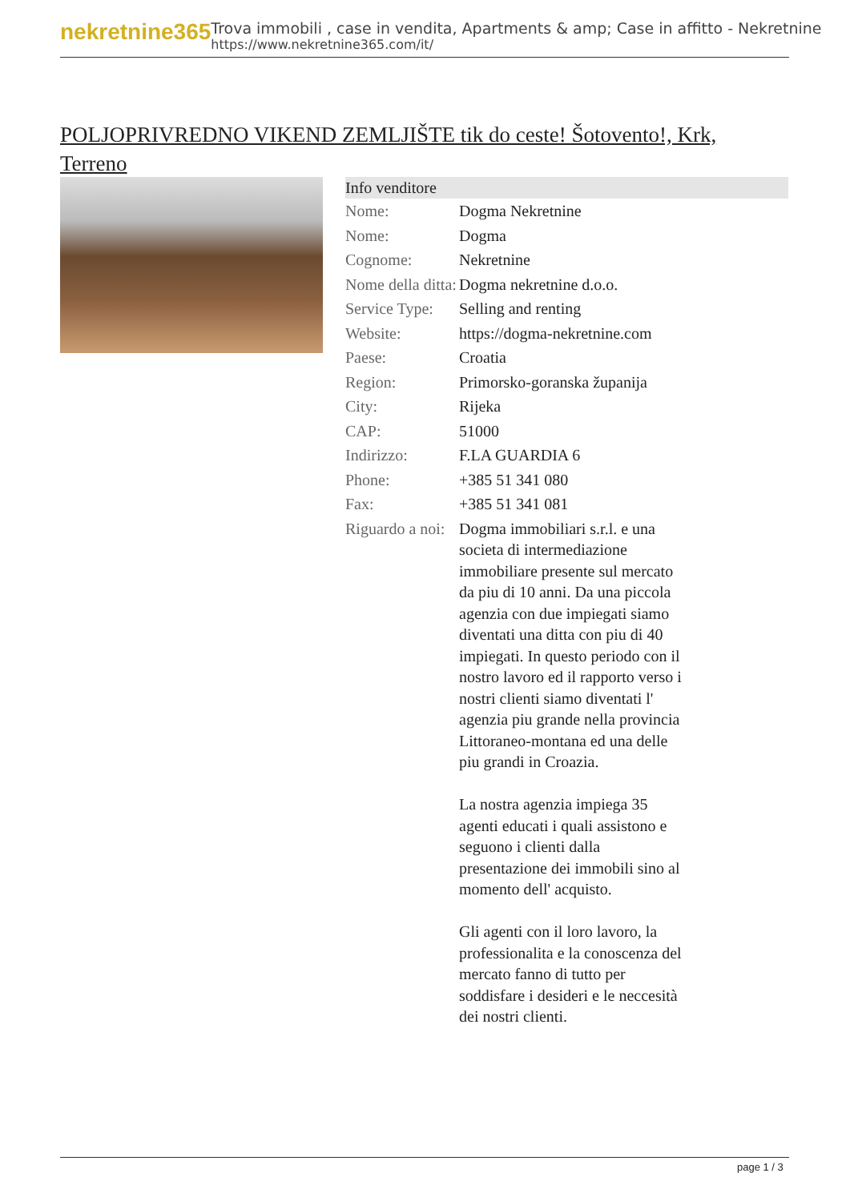nekretnine365
Trova immobili , case in vendita, Apartments & amp; Case in affitto - Nekretnine
https://www.nekretnine365.com/it/
POLJOPRIVREDNO VIKEND ZEMLJIŠTE tik do ceste! Šotovento!, Krk, Terreno
| Info venditore | |
| --- | --- |
| Nome: | Dogma Nekretnine |
| Nome: | Dogma |
| Cognome: | Nekretnine |
| Nome della ditta: | Dogma nekretnine d.o.o. |
| Service Type: | Selling and renting |
| Website: | https://dogma-nekretnine.com |
| Paese: | Croatia |
| Region: | Primorsko-goranska županija |
| City: | Rijeka |
| CAP: | 51000 |
| Indirizzo: | F.LA GUARDIA 6 |
| Phone: | +385 51 341 080 |
| Fax: | +385 51 341 081 |
| Riguardo a noi: | Dogma immobiliari s.r.l. e una societa di intermediazione immobiliare presente sul mercato da piu di 10 anni. Da una piccola agenzia con due impiegati siamo diventati una ditta con piu di 40 impiegati. In questo periodo con il nostro lavoro ed il rapporto verso i nostri clienti siamo diventati l' agenzia piu grande nella provincia Littoraneo-montana ed una delle piu grandi in Croazia. La nostra agenzia impiega 35 agenti educati i quali assistono e seguono i clienti dalla presentazione dei immobili sino al momento dell' acquisto. Gli agenti con il loro lavoro, la professionalita e la conoscenza del mercato fanno di tutto per soddisfare i desideri e le neccesità dei nostri clienti. |
page 1 / 3